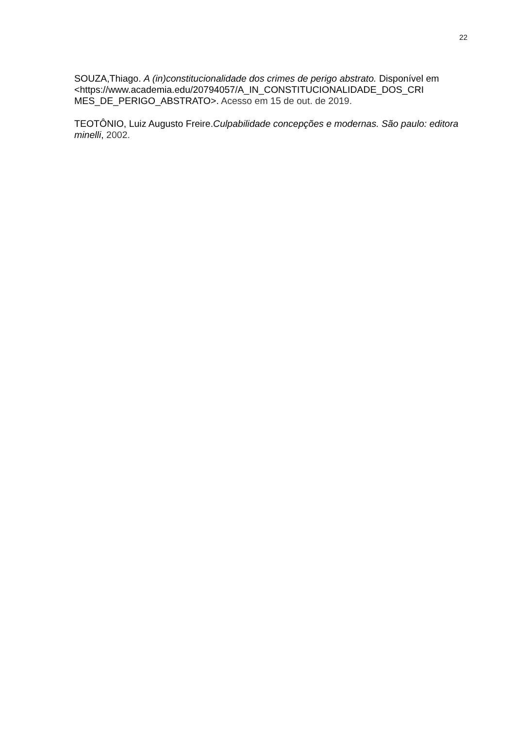22
SOUZA,Thiago. A (in)constitucionalidade dos crimes de perigo abstrato. Disponível em
<https://www.academia.edu/20794057/A_IN_CONSTITUCIONALIDADE_DOS_CRI
MES_DE_PERIGO_ABSTRATO>. Acesso em 15 de out. de 2019.
TEOTÔNIO, Luiz Augusto Freire.Culpabilidade concepções e modernas. São paulo: editora minelli, 2002.